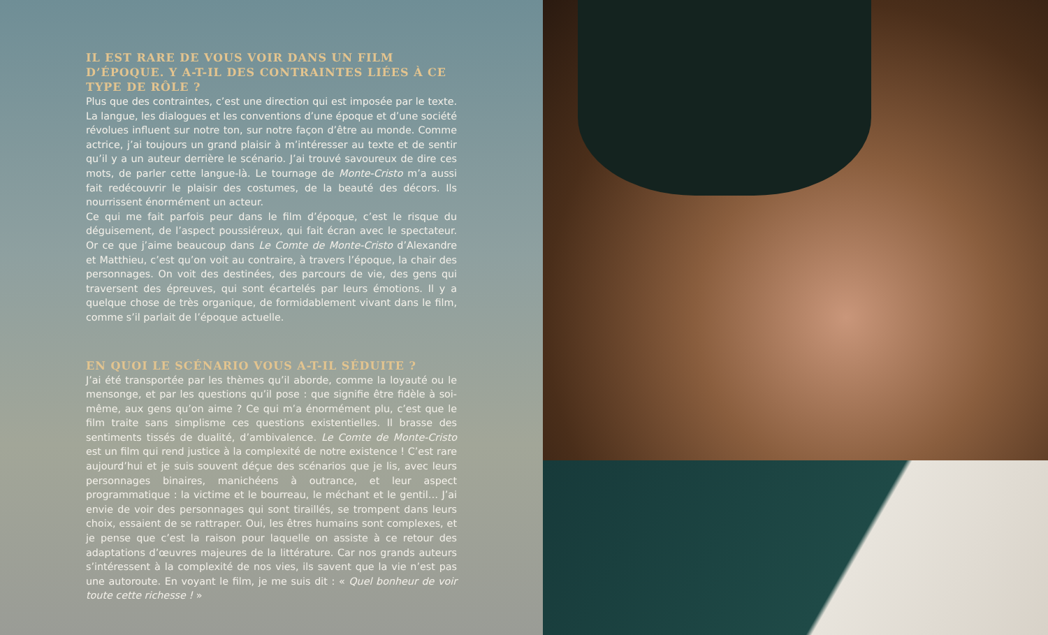IL EST RARE DE VOUS VOIR DANS UN FILM D’ÉPOQUE. Y A-T-IL DES CONTRAINTES LIÉES À CE TYPE DE RÔLE ?
Plus que des contraintes, c’est une direction qui est imposée par le texte. La langue, les dialogues et les conventions d’une époque et d’une société révolues influent sur notre ton, sur notre façon d’être au monde. Comme actrice, j’ai toujours un grand plaisir à m’intéresser au texte et de sentir qu’il y a un auteur derrière le scénario. J’ai trouvé savoureux de dire ces mots, de parler cette langue-là. Le tournage de Monte-Cristo m’a aussi fait redécouvrir le plaisir des costumes, de la beauté des décors. Ils nourrissent énormément un acteur.
Ce qui me fait parfois peur dans le film d’époque, c’est le risque du déguisement, de l’aspect poussiéreux, qui fait écran avec le spectateur. Or ce que j’aime beaucoup dans Le Comte de Monte-Cristo d’Alexandre et Matthieu, c’est qu’on voit au contraire, à travers l’époque, la chair des personnages. On voit des destinées, des parcours de vie, des gens qui traversent des épreuves, qui sont écartelés par leurs émotions. Il y a quelque chose de très organique, de formidablement vivant dans le film, comme s’il parlait de l’époque actuelle.
EN QUOI LE SCÉNARIO VOUS A-T-IL SÉDUITE ?
J’ai été transportée par les thèmes qu’il aborde, comme la loyauté ou le mensonge, et par les questions qu’il pose : que signifie être fidèle à soi-même, aux gens qu’on aime ? Ce qui m’a énormément plu, c’est que le film traite sans simplisme ces questions existentielles. Il brasse des sentiments tissés de dualité, d’ambivalence. Le Comte de Monte-Cristo est un film qui rend justice à la complexité de notre existence ! C’est rare aujourd’hui et je suis souvent déçue des scénarios que je lis, avec leurs personnages binaires, manichéens à outrance, et leur aspect programmatique : la victime et le bourreau, le méchant et le gentil… J’ai envie de voir des personnages qui sont tiraillés, se trompent dans leurs choix, essaient de se rattraper. Oui, les êtres humains sont complexes, et je pense que c’est la raison pour laquelle on assiste à ce retour des adaptations d’œuvres majeures de la littérature. Car nos grands auteurs s’intéressent à la complexité de nos vies, ils savent que la vie n’est pas une autoroute. En voyant le film, je me suis dit : « Quel bonheur de voir toute cette richesse ! »